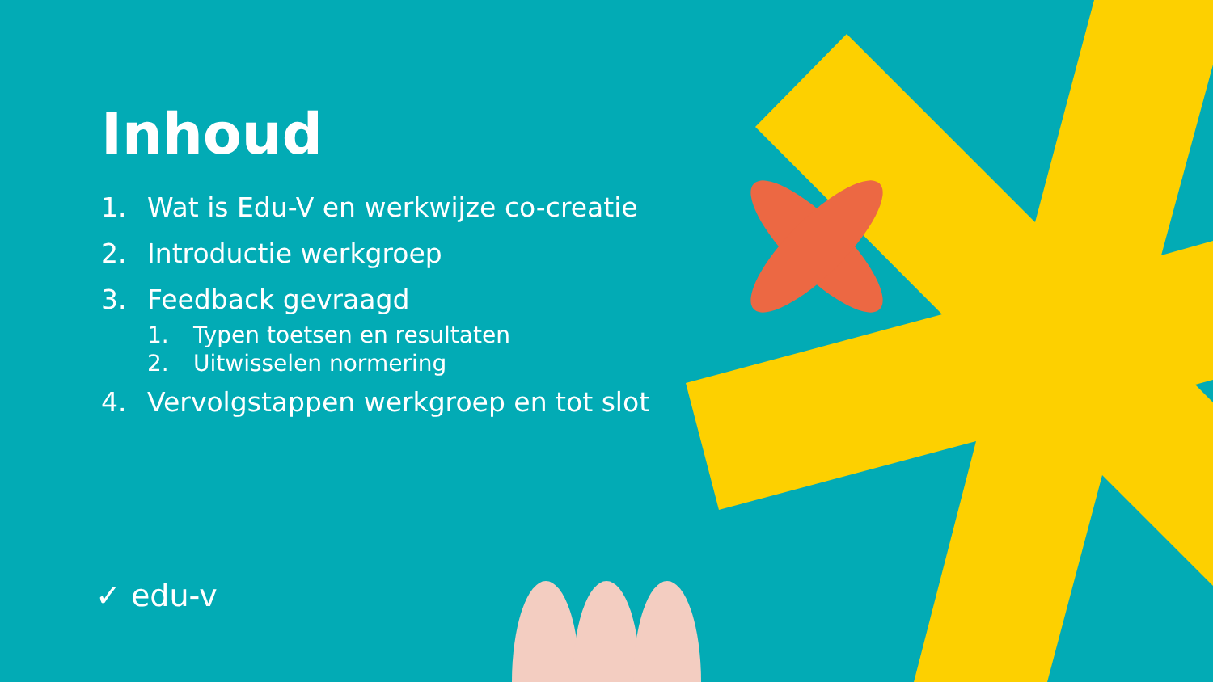Inhoud
1. Wat is Edu-V en werkwijze co-creatie
2. Introductie werkgroep
3. Feedback gevraagd
1. Typen toetsen en resultaten
2. Uitwisselen normering
4. Vervolgstappen werkgroep en tot slot
✓ edu-v